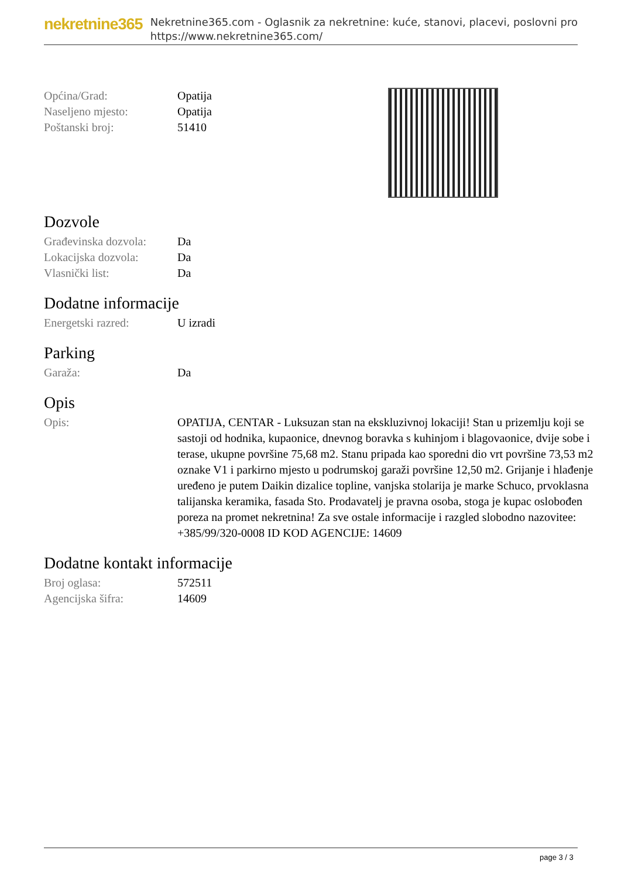nekretnine365
Nekretnine365.com - Oglasnik za nekretnine: kuće, stanovi, placevi, poslovni pro
https://www.nekretnine365.com/
| Općina/Grad: | Opatija |
| Naseljeno mjesto: | Opatija |
| Poštanski broj: | 51410 |
Dozvole
| Građevinska dozvola: | Da |
| Lokacijska dozvola: | Da |
| Vlasnički list: | Da |
Dodatne informacije
| Energetski razred: | U izradi |
Parking
| Garaža: | Da |
Opis
| Opis: | OPATIJA, CENTAR - Luksuzan stan na ekskluzivnoj lokaciji! Stan u prizemlju koji se sastoji od hodnika, kupaonice, dnevnog boravka s kuhinjom i blagovaonice, dvije sobe i terase, ukupne površine 75,68 m2. Stanu pripada kao sporedni dio vrt površine 73,53 m2 oznake V1 i parkirno mjesto u podrumskoj garaži površine 12,50 m2. Grijanje i hlađenje uređeno je putem Daikin dizalice topline, vanjska stolarija je marke Schuco, prvoklasna talijanska keramika, fasada Sto. Prodavatelj je pravna osoba, stoga je kupac oslobođen poreza na promet nekretnina! Za sve ostale informacije i razgled slobodno nazovitee: +385/99/320-0008 ID KOD AGENCIJE: 14609 |
Dodatne kontakt informacije
| Broj oglasa: | 572511 |
| Agencijska šifra: | 14609 |
page 3 / 3